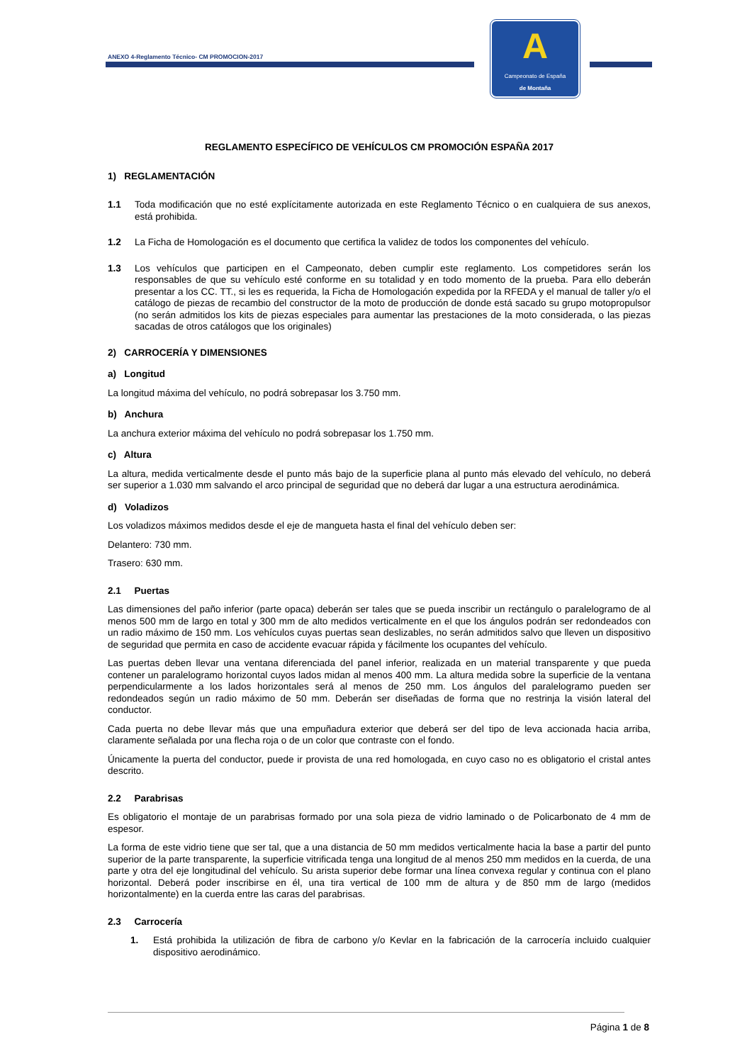ANEXO 4-Reglamento Técnico- CM PROMOCION-2017
A
Campeonato de España
de Montaña
REGLAMENTO ESPECÍFICO DE VEHÍCULOS CM PROMOCIÓN ESPAÑA 2017
1) REGLAMENTACIÓN
1.1 Toda modificación que no esté explícitamente autorizada en este Reglamento Técnico o en cualquiera de sus anexos, está prohibida.
1.2 La Ficha de Homologación es el documento que certifica la validez de todos los componentes del vehículo.
1.3 Los vehículos que participen en el Campeonato, deben cumplir este reglamento. Los competidores serán los responsables de que su vehículo esté conforme en su totalidad y en todo momento de la prueba. Para ello deberán presentar a los CC. TT., si les es requerida, la Ficha de Homologación expedida por la RFEDA y el manual de taller y/o el catálogo de piezas de recambio del constructor de la moto de producción de donde está sacado su grupo motopropulsor (no serán admitidos los kits de piezas especiales para aumentar las prestaciones de la moto considerada, o las piezas sacadas de otros catálogos que los originales)
2) CARROCERÍA Y DIMENSIONES
a) Longitud
La longitud máxima del vehículo, no podrá sobrepasar los 3.750 mm.
b) Anchura
La anchura exterior máxima del vehículo no podrá sobrepasar los 1.750 mm.
c) Altura
La altura, medida verticalmente desde el punto más bajo de la superficie plana al punto más elevado del vehículo, no deberá ser superior a 1.030 mm salvando el arco principal de seguridad que no deberá dar lugar a una estructura aerodinámica.
d) Voladizos
Los voladizos máximos medidos desde el eje de mangueta hasta el final del vehículo deben ser:
Delantero: 730 mm.
Trasero: 630 mm.
2.1 Puertas
Las dimensiones del paño inferior (parte opaca) deberán ser tales que se pueda inscribir un rectángulo o paralelogramo de al menos 500 mm de largo en total y 300 mm de alto medidos verticalmente en el que los ángulos podrán ser redondeados con un radio máximo de 150 mm. Los vehículos cuyas puertas sean deslizables, no serán admitidos salvo que lleven un dispositivo de seguridad que permita en caso de accidente evacuar rápida y fácilmente los ocupantes del vehículo.
Las puertas deben llevar una ventana diferenciada del panel inferior, realizada en un material transparente y que pueda contener un paralelogramo horizontal cuyos lados midan al menos 400 mm. La altura medida sobre la superficie de la ventana perpendicularmente a los lados horizontales será al menos de 250 mm. Los ángulos del paralelogramo pueden ser redondeados según un radio máximo de 50 mm. Deberán ser diseñadas de forma que no restrinja la visión lateral del conductor.
Cada puerta no debe llevar más que una empuñadura exterior que deberá ser del tipo de leva accionada hacia arriba, claramente señalada por una flecha roja o de un color que contraste con el fondo.
Únicamente la puerta del conductor, puede ir provista de una red homologada, en cuyo caso no es obligatorio el cristal antes descrito.
2.2 Parabrisas
Es obligatorio el montaje de un parabrisas formado por una sola pieza de vidrio laminado o de Policarbonato de 4 mm de espesor.
La forma de este vidrio tiene que ser tal, que a una distancia de 50 mm medidos verticalmente hacia la base a partir del punto superior de la parte transparente, la superficie vitrificada tenga una longitud de al menos 250 mm medidos en la cuerda, de una parte y otra del eje longitudinal del vehículo. Su arista superior debe formar una línea convexa regular y continua con el plano horizontal. Deberá poder inscribirse en él, una tira vertical de 100 mm de altura y de 850 mm de largo (medidos horizontalmente) en la cuerda entre las caras del parabrisas.
2.3 Carrocería
1. Está prohibida la utilización de fibra de carbono y/o Kevlar en la fabricación de la carrocería incluido cualquier dispositivo aerodinámico.
Página 1 de 8